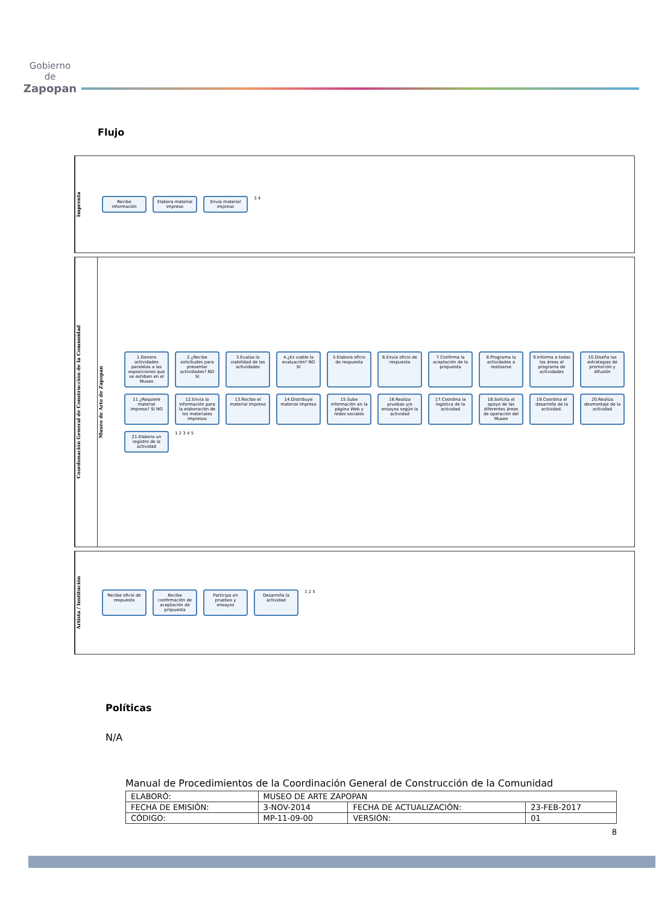Gobierno de
Zapopan
Flujo
Imprenta
Recibe información
Elabora material impreso
Envía material impreso
3 4
Coordonación General de Construcción de la Comunidad
Museo de Arte de Zapopan
1.Genera actividades paralelas a las exposiciones que se exhiben en el Museo
2.¿Recibe solicitudes para presentar actividades? NO SI
3.Evalúa la viabilidad de las actividades
4.¿Es viable la evaluación? NO SI
5.Elabora oficio de respuesta
6.Envía oficio de respuesta
7.Confirma la aceptación de la propuesta
8.Programa la actividades a realizarse
9.Informa a todas las áreas el programa de actividades
10.Diseña las estrategias de promoción y difusión
11.¿Requiere material impreso? SI NO
12.Envía la información para la elaboración de los materiales impresos
13.Recibe el material impreso
14.Distribuye material impreso
15.Sube información en la página Web y redes sociales
16.Realiza pruebas y/o ensayos según la actividad
17.Coordina la logística de la actividad
18.Solicita el apoyo de las diferentes áreas de operación del Museo
19.Coordina el desarrollo de la actividad.
20.Realiza desmontaje de la actividad
21.Elabora un registro de la actividad
1 2 3 4 5
Artista / Institución
Recibe oficio de respuesta
Recibe confirmación de aceptación de propuesta
Participa en pruebas y ensayos
Desarrolla la actividad
1 2 5
Políticas
N/A
Manual de Procedimientos de la Coordinación General de Construcción de la Comunidad
| ELABORÓ: | MUSEO DE ARTE ZAPOPAN | | |
| FECHA DE EMISIÓN: | 3-NOV-2014 | FECHA DE ACTUALIZACIÓN: | 23-FEB-2017 |
| CÓDIGO: | MP-11-09-00 | VERSIÓN: | 01 |
8